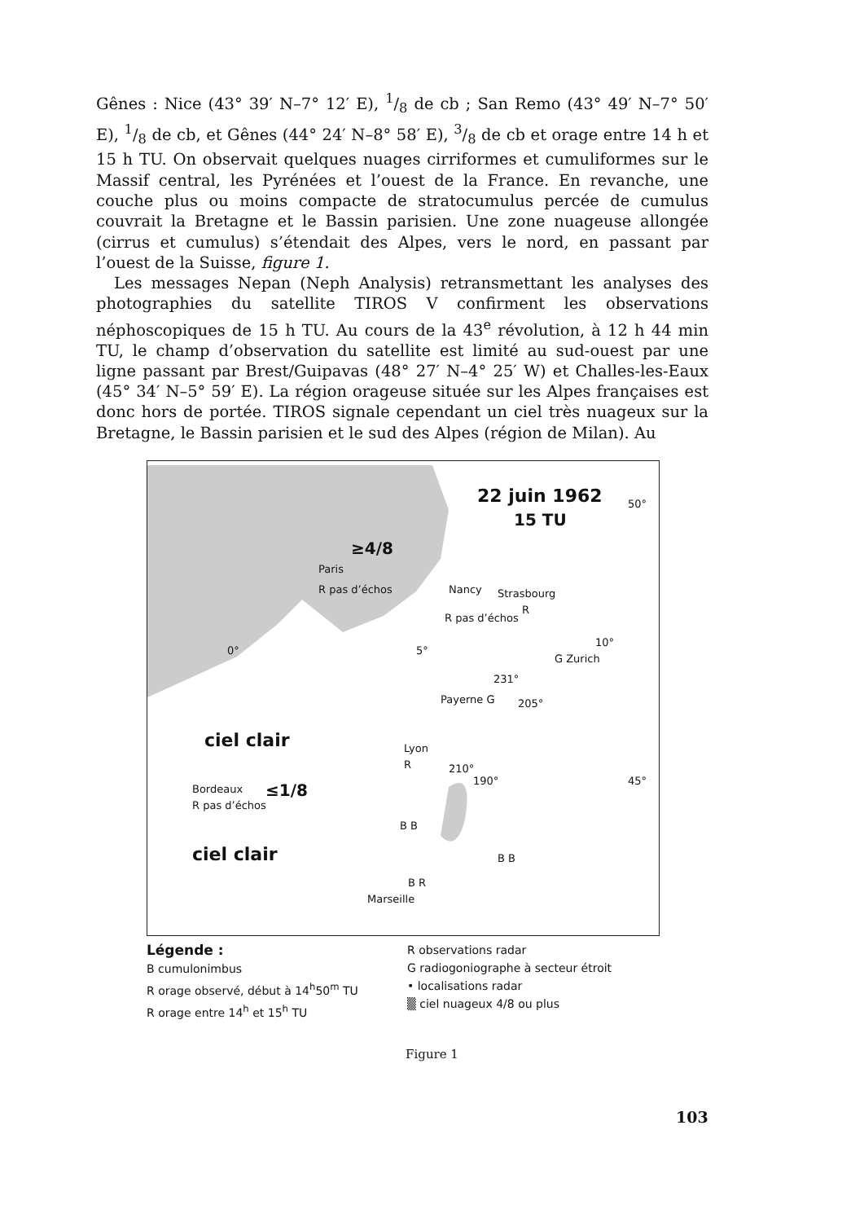Gênes : Nice (43° 39′ N–7° 12′ E), 1/8 de cb ; San Remo (43° 49′ N–7° 50′ E), 1/8 de cb, et Gênes (44° 24′ N–8° 58′ E), 3/8 de cb et orage entre 14 h et 15 h TU. On observait quelques nuages cirriformes et cumuliformes sur le Massif central, les Pyrénées et l’ouest de la France. En revanche, une couche plus ou moins compacte de stratocumulus percée de cumulus couvrait la Bretagne et le Bassin parisien. Une zone nuageuse allongée (cirrus et cumulus) s’étendait des Alpes, vers le nord, en passant par l’ouest de la Suisse, figure 1.
Les messages Nepan (Neph Analysis) retransmettant les analyses des photographies du satellite TIROS V confirment les observations néphoscopiques de 15 h TU. Au cours de la 43<sup>e</sup> révolution, à 12 h 44 min TU, le champ d’observation du satellite est limité au sud-ouest par une ligne passant par Brest/Guipavas (48° 27′ N–4° 25′ W) et Challes-les-Eaux (45° 34′ N–5° 59′ E). La région orageuse située sur les Alpes françaises est donc hors de portée. TIROS signale cependant un ciel très nuageux sur la Bretagne, le Bassin parisien et le sud des Alpes (région de Milan). Au
22 juin 1962
15 TU
50°
≥4/8
Paris
R pas d’échos Nancy Strasbourg
R pas d’échos
R
0° 5°
10°
G Zurich
Payerne G
231°
205°
ciel clair Lyon
R 210°
190° 45°
Bordeaux ≤1/8
R pas d’échos
ciel clair
B B
B B
B R
Marseille
Légende :
B cumulonimbus
R orage observé, début à 14<sup>h</sup>50<sup>m</sup> TU
R orage entre 14<sup>h</sup> et 15<sup>h</sup> TU
R observations radar
G radiogoniographe à secteur étroit
• localisations radar
▒ ciel nuageux 4/8 ou plus
Figure 1
103